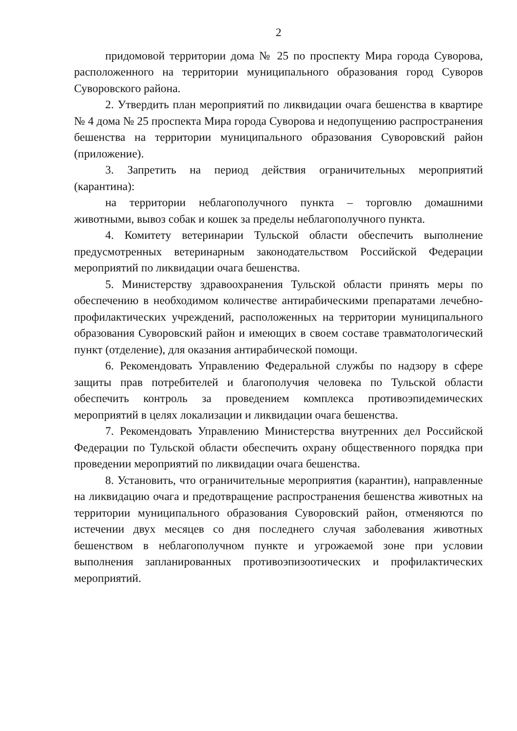2
придомовой территории дома № 25 по проспекту Мира города Суворова, расположенного на территории муниципального образования город Суворов Суворовского района.
2. Утвердить план мероприятий по ликвидации очага бешенства в квартире № 4 дома № 25 проспекта Мира города Суворова и недопущению распространения бешенства на территории муниципального образования Суворовский район (приложение).
3. Запретить на период действия ограничительных мероприятий (карантина):
на территории неблагополучного пункта – торговлю домашними животными, вывоз собак и кошек за пределы неблагополучного пункта.
4. Комитету ветеринарии Тульской области обеспечить выполнение предусмотренных ветеринарным законодательством Российской Федерации мероприятий по ликвидации очага бешенства.
5. Министерству здравоохранения Тульской области принять меры по обеспечению в необходимом количестве антирабическими препаратами лечебно-профилактических учреждений, расположенных на территории муниципального образования Суворовский район и имеющих в своем составе травматологический пункт (отделение), для оказания антирабической помощи.
6. Рекомендовать Управлению Федеральной службы по надзору в сфере защиты прав потребителей и благополучия человека по Тульской области обеспечить контроль за проведением комплекса противоэпидемических мероприятий в целях локализации и ликвидации очага бешенства.
7. Рекомендовать Управлению Министерства внутренних дел Российской Федерации по Тульской области обеспечить охрану общественного порядка при проведении мероприятий по ликвидации очага бешенства.
8. Установить, что ограничительные мероприятия (карантин), направленные на ликвидацию очага и предотвращение распространения бешенства животных на территории муниципального образования Суворовский район, отменяются по истечении двух месяцев со дня последнего случая заболевания животных бешенством в неблагополучном пункте и угрожаемой зоне при условии выполнения запланированных противоэпизоотических и профилактических мероприятий.